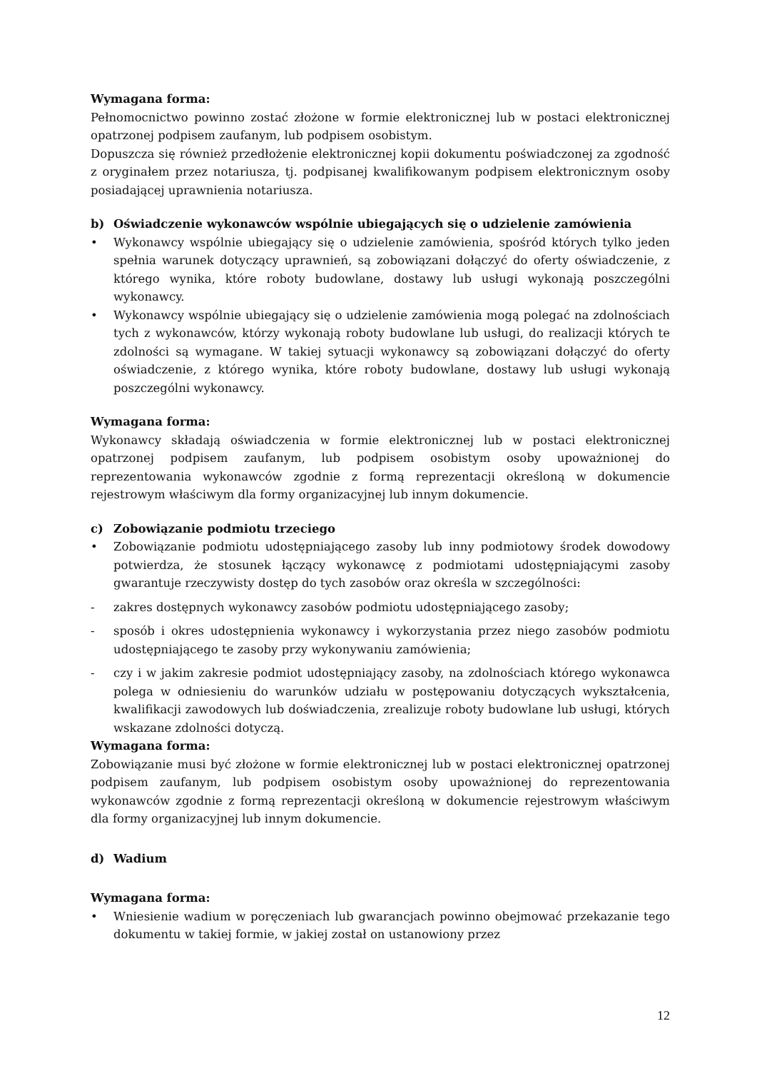Wymagana forma:
Pełnomocnictwo powinno zostać złożone w formie elektronicznej lub w postaci elektronicznej opatrzonej podpisem zaufanym, lub podpisem osobistym.
Dopuszcza się również przedłożenie elektronicznej kopii dokumentu poświadczonej za zgodność z oryginałem przez notariusza, tj. podpisanej kwalifikowanym podpisem elektronicznym osoby posiadającej uprawnienia notariusza.
b) Oświadczenie wykonawców wspólnie ubiegających się o udzielenie zamówienia
• Wykonawcy wspólnie ubiegający się o udzielenie zamówienia, spośród których tylko jeden spełnia warunek dotyczący uprawnień, są zobowiązani dołączyć do oferty oświadczenie, z którego wynika, które roboty budowlane, dostawy lub usługi wykonają poszczególni wykonawcy.
• Wykonawcy wspólnie ubiegający się o udzielenie zamówienia mogą polegać na zdolnościach tych z wykonawców, którzy wykonają roboty budowlane lub usługi, do realizacji których te zdolności są wymagane. W takiej sytuacji wykonawcy są zobowiązani dołączyć do oferty oświadczenie, z którego wynika, które roboty budowlane, dostawy lub usługi wykonają poszczególni wykonawcy.
Wymagana forma:
Wykonawcy składają oświadczenia w formie elektronicznej lub w postaci elektronicznej opatrzonej podpisem zaufanym, lub podpisem osobistym osoby upoważnionej do reprezentowania wykonawców zgodnie z formą reprezentacji określoną w dokumencie rejestrowym właściwym dla formy organizacyjnej lub innym dokumencie.
c) Zobowiązanie podmiotu trzeciego
• Zobowiązanie podmiotu udostępniającego zasoby lub inny podmiotowy środek dowodowy potwierdza, że stosunek łączący wykonawcę z podmiotami udostępniającymi zasoby gwarantuje rzeczywisty dostęp do tych zasobów oraz określa w szczególności:
- zakres dostępnych wykonawcy zasobów podmiotu udostępniającego zasoby;
- sposób i okres udostępnienia wykonawcy i wykorzystania przez niego zasobów podmiotu udostępniającego te zasoby przy wykonywaniu zamówienia;
- czy i w jakim zakresie podmiot udostępniający zasoby, na zdolnościach którego wykonawca polega w odniesieniu do warunków udziału w postępowaniu dotyczących wykształcenia, kwalifikacji zawodowych lub doświadczenia, zrealizuje roboty budowlane lub usługi, których wskazane zdolności dotyczą.
Wymagana forma:
Zobowiązanie musi być złożone w formie elektronicznej lub w postaci elektronicznej opatrzonej podpisem zaufanym, lub podpisem osobistym osoby upoważnionej do reprezentowania wykonawców zgodnie z formą reprezentacji określoną w dokumencie rejestrowym właściwym dla formy organizacyjnej lub innym dokumencie.
d) Wadium
Wymagana forma:
• Wniesienie wadium w poręczeniach lub gwarancjach powinno obejmować przekazanie tego dokumentu w takiej formie, w jakiej został on ustanowiony przez
12